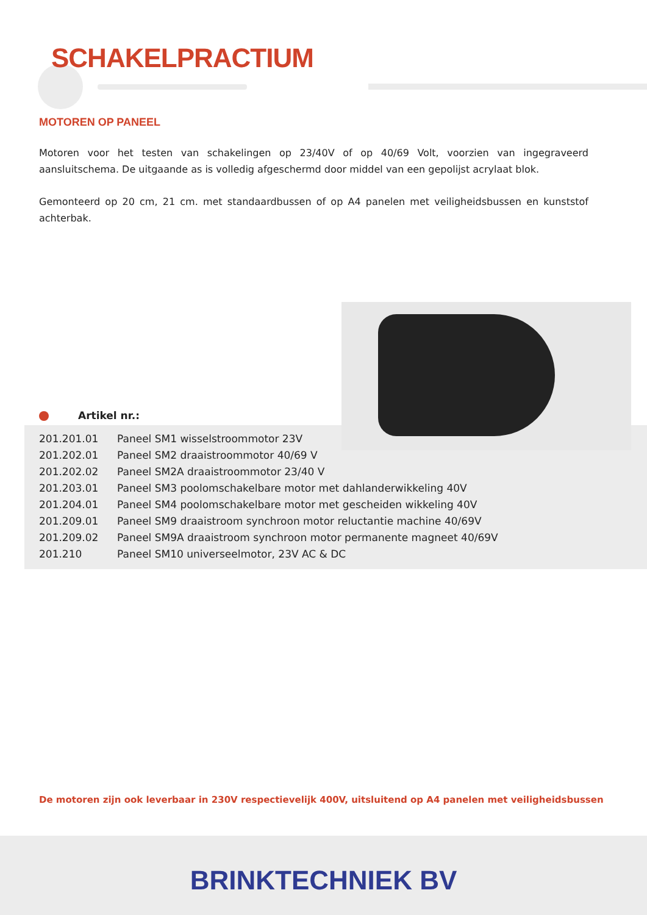SCHAKELPRACTIUM
MOTOREN OP PANEEL
Motoren voor het testen van schakelingen op 23/40V of op 40/69 Volt, voorzien van ingegraveerd aansluitschema. De uitgaande as is volledig afgeschermd door middel van een gepolijst acrylaat blok.
Gemonteerd op 20 cm, 21 cm. met standaardbussen of op A4 panelen met veiligheidsbussen en kunststof achterbak.
Artikel nr.:
| 201.201.01 | Paneel SM1 wisselstroommotor 23V |
| 201.202.01 | Paneel SM2 draaistroommotor 40/69 V |
| 201.202.02 | Paneel SM2A draaistroommotor 23/40 V |
| 201.203.01 | Paneel SM3 poolomschakelbare motor met dahlanderwikkeling 40V |
| 201.204.01 | Paneel SM4 poolomschakelbare motor met gescheiden wikkeling 40V |
| 201.209.01 | Paneel SM9 draaistroom synchroon motor reluctantie machine 40/69V |
| 201.209.02 | Paneel SM9A draaistroom synchroon motor permanente magneet 40/69V |
| 201.210 | Paneel SM10 universeelmotor, 23V AC & DC |
De motoren zijn ook leverbaar in 230V respectievelijk 400V, uitsluitend op A4 panelen met veiligheidsbussen
BRINKTECHNIEK BV